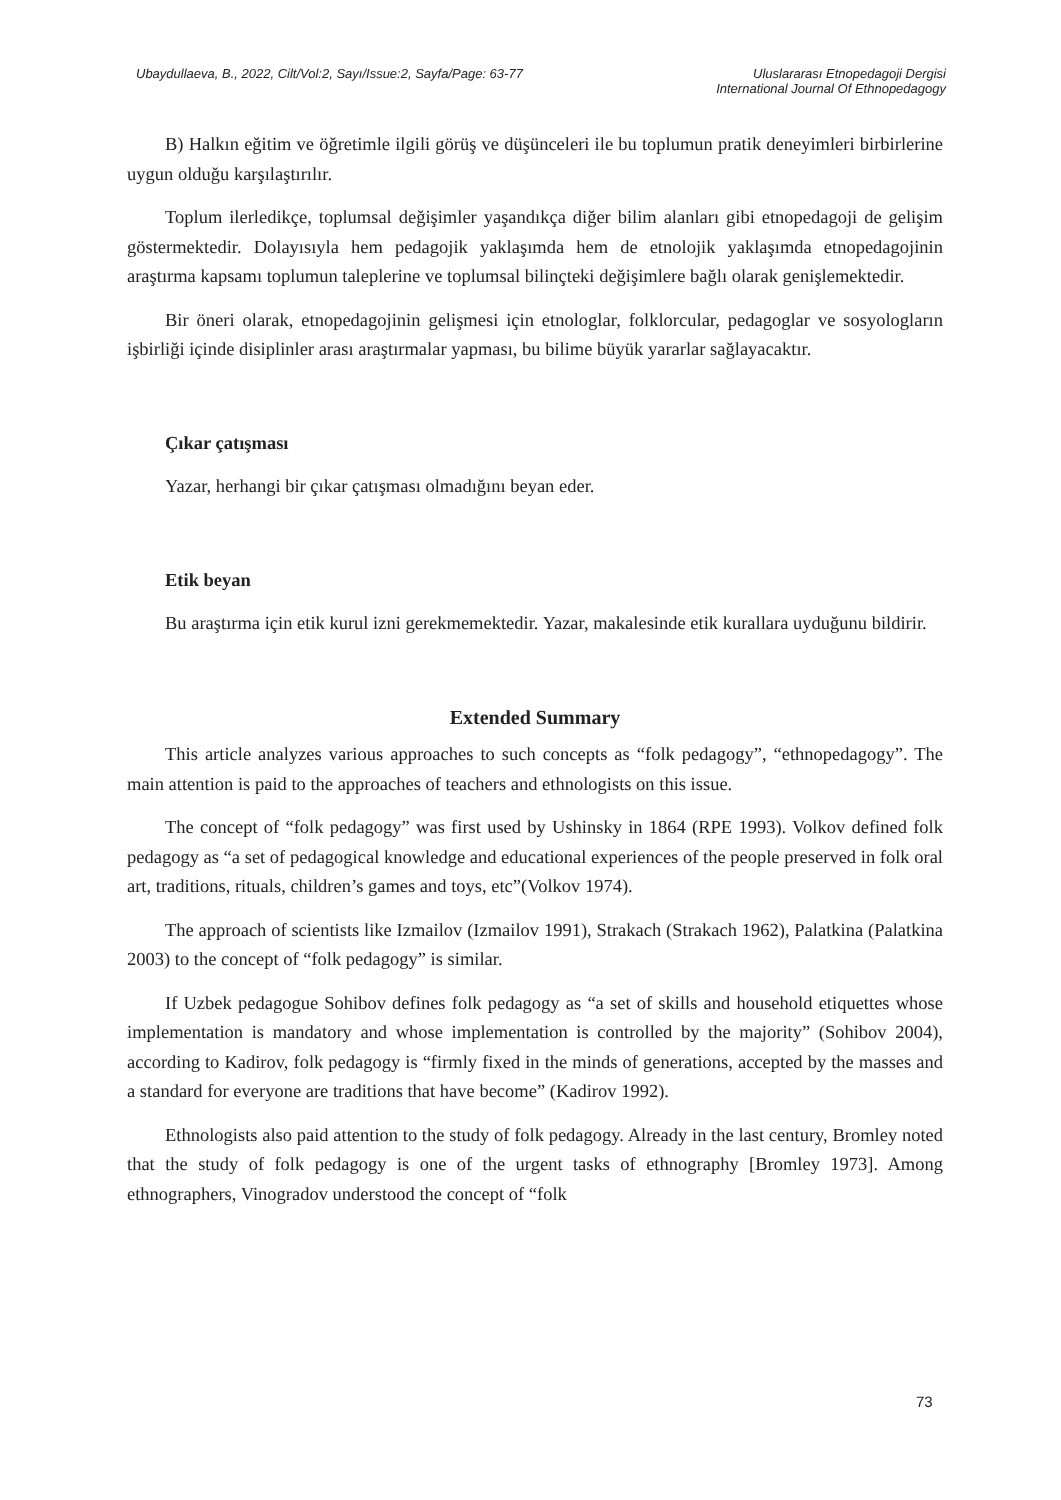Ubaydullaeva, B., 2022, Cilt/Vol:2, Sayı/Issue:2, Sayfa/Page: 63-77
Uluslararası Etnopedagoji Dergisi
International Journal Of Ethnopedagogy
B) Halkın eğitim ve öğretimle ilgili görüş ve düşünceleri ile bu toplumun pratik deneyimleri birbirlerine uygun olduğu karşılaştırılır.
Toplum ilerledikçe, toplumsal değişimler yaşandıkça diğer bilim alanları gibi etnopedagoji de gelişim göstermektedir. Dolayısıyla hem pedagojik yaklaşımda hem de etnolojik yaklaşımda etnopedagojinin araştırma kapsamı toplumun taleplerine ve toplumsal bilinçteki değişimlere bağlı olarak genişlemektedir.
Bir öneri olarak, etnopedagojinin gelişmesi için etnologlar, folklorcular, pedagoglar ve sosyologların işbirliği içinde disiplinler arası araştırmalar yapması, bu bilime büyük yararlar sağlayacaktır.
Çıkar çatışması
Yazar, herhangi bir çıkar çatışması olmadığını beyan eder.
Etik beyan
Bu araştırma için etik kurul izni gerekmemektedir. Yazar, makalesinde etik kurallara uyduğunu bildirir.
Extended Summary
This article analyzes various approaches to such concepts as “folk pedagogy”, “ethnopedagogy”. The main attention is paid to the approaches of teachers and ethnologists on this issue.
The concept of “folk pedagogy” was first used by Ushinsky in 1864 (RPE 1993). Volkov defined folk pedagogy as “a set of pedagogical knowledge and educational experiences of the people preserved in folk oral art, traditions, rituals, children’s games and toys, etc”(Volkov 1974).
The approach of scientists like Izmailov (Izmailov 1991), Strakach (Strakach 1962), Palatkina (Palatkina 2003) to the concept of “folk pedagogy” is similar.
If Uzbek pedagogue Sohibov defines folk pedagogy as “a set of skills and household etiquettes whose implementation is mandatory and whose implementation is controlled by the majority” (Sohibov 2004), according to Kadirov, folk pedagogy is “firmly fixed in the minds of generations, accepted by the masses and a standard for everyone are traditions that have become” (Kadirov 1992).
Ethnologists also paid attention to the study of folk pedagogy. Already in the last century, Bromley noted that the study of folk pedagogy is one of the urgent tasks of ethnography [Bromley 1973]. Among ethnographers, Vinogradov understood the concept of “folk
73